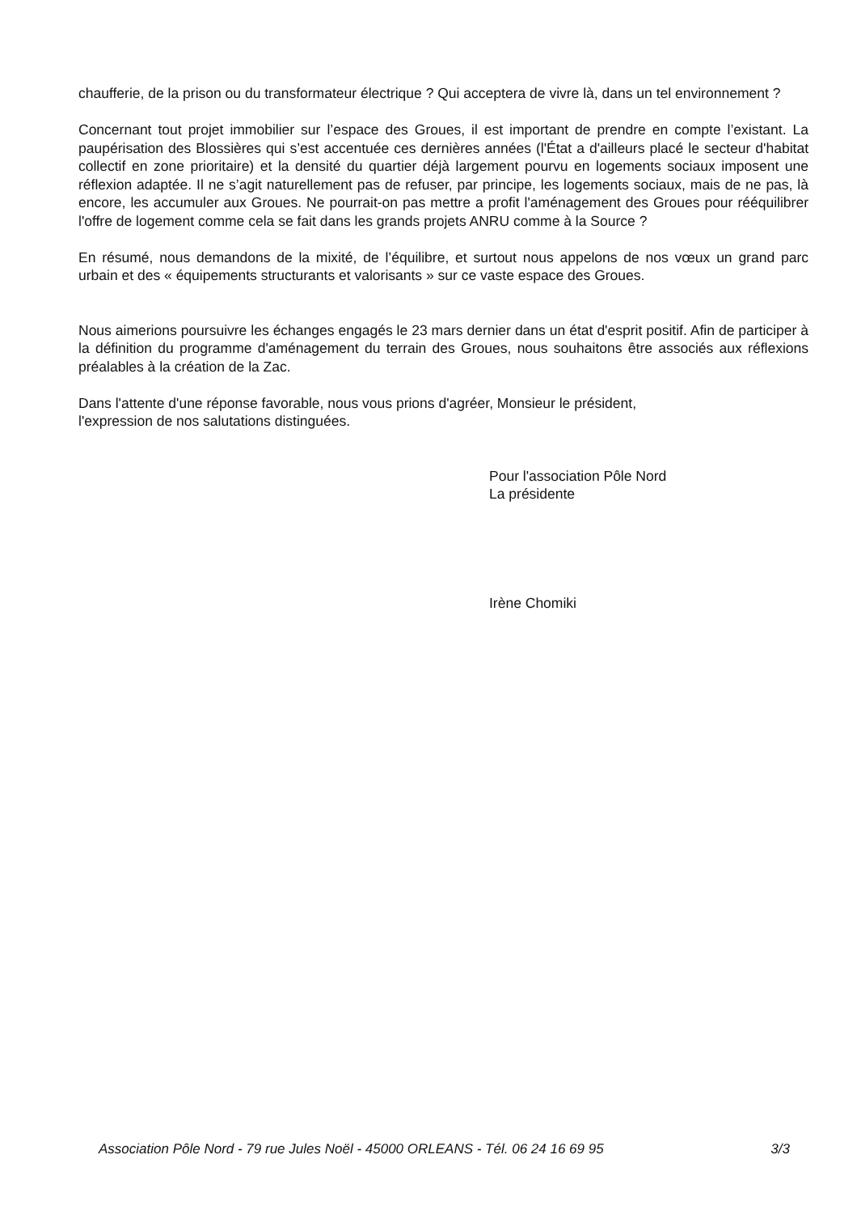chaufferie, de la prison ou du transformateur électrique ? Qui acceptera de vivre là, dans un tel environnement ?
Concernant tout projet immobilier sur l’espace des Groues, il est important de prendre en compte l’existant. La paupérisation des Blossières qui s’est accentuée ces dernières années (l'État a d'ailleurs placé le secteur d'habitat collectif en zone prioritaire) et la densité du quartier déjà largement pourvu en logements sociaux imposent une réflexion adaptée. Il ne s’agit naturellement pas de refuser, par principe, les logements sociaux, mais de ne pas, là encore, les accumuler aux Groues. Ne pourrait-on pas mettre a profit l'aménagement des Groues pour rééquilibrer l'offre de logement comme cela se fait dans les grands projets ANRU comme à la Source ?
En résumé, nous demandons de la mixité, de l’équilibre, et surtout nous appelons de nos vœux un grand parc urbain et des « équipements structurants et valorisants » sur ce vaste espace des Groues.
Nous aimerions poursuivre les échanges engagés le 23 mars dernier dans un état d'esprit positif. Afin de participer à la définition du programme d'aménagement du terrain des Groues, nous souhaitons être associés aux réflexions préalables à la création de la Zac.
Dans l'attente d'une réponse favorable, nous vous prions d'agréer, Monsieur le président,
l'expression de nos salutations distinguées.
Pour l'association Pôle Nord
La présidente
Irène Chomiki
Association Pôle Nord - 79 rue Jules Noël - 45000 ORLEANS - Tél. 06 24 16 69 95 3/3